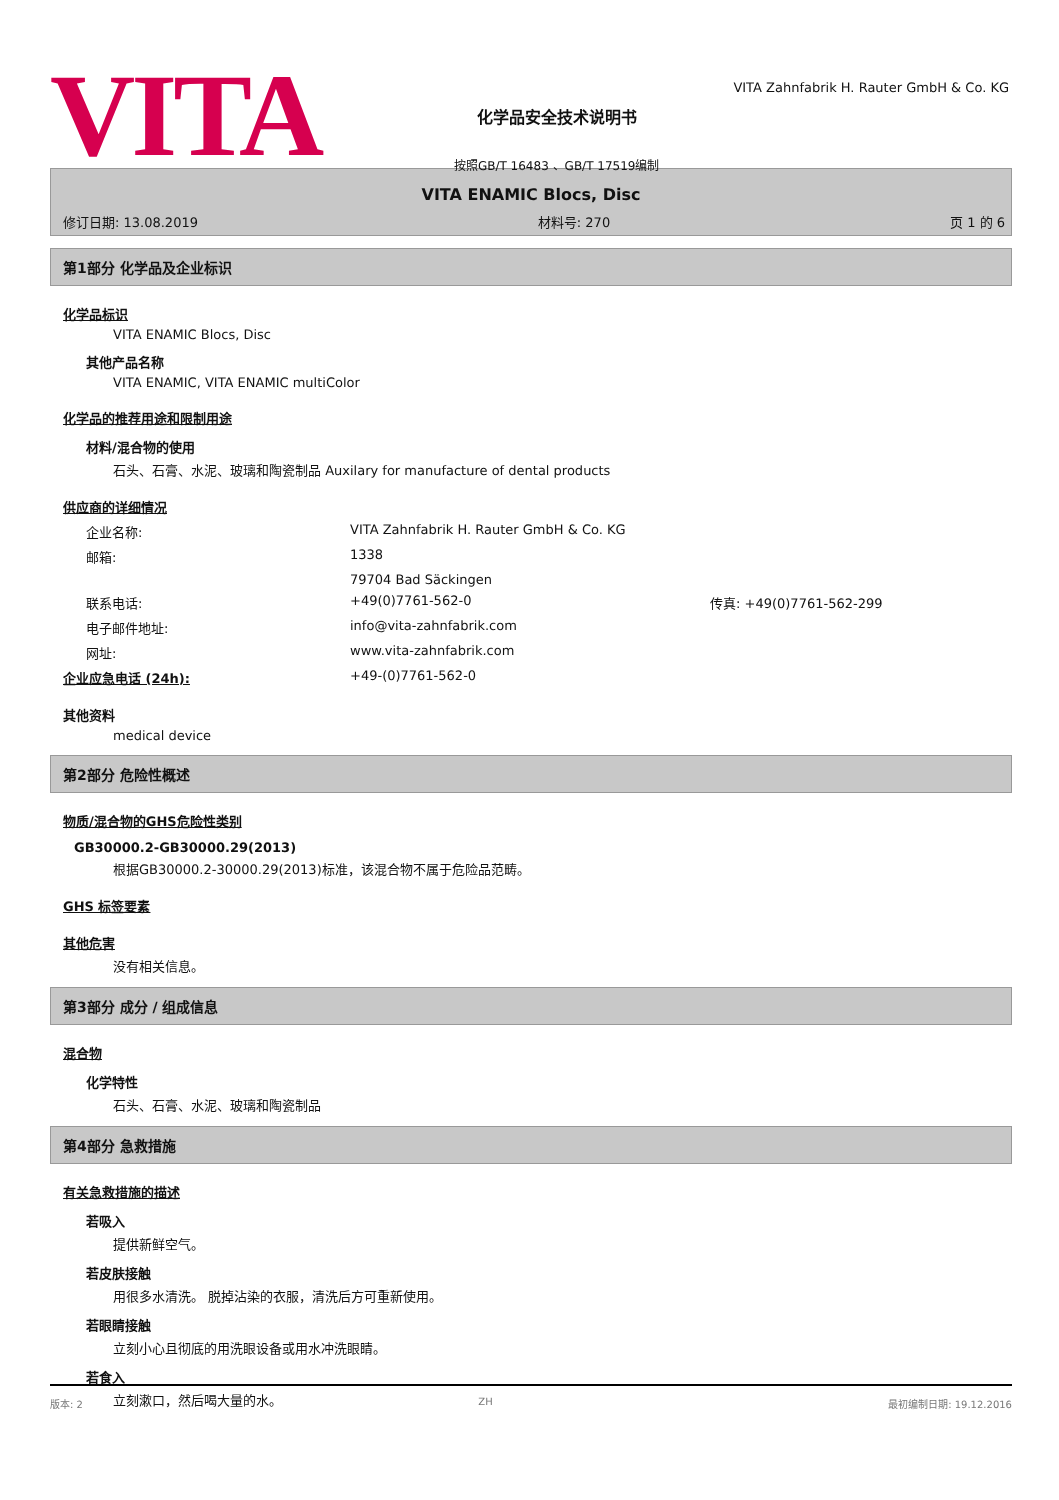VITA
化学品安全技术说明书
按照GB/T 16483 、GB/T 17519编制
VITA Zahnfabrik H. Rauter GmbH & Co. KG
VITA ENAMIC Blocs, Disc
修订日期: 13.08.2019 材料号: 270 页 1 的 6
第1部分 化学品及企业标识
化学品标识
VITA ENAMIC Blocs, Disc
其他产品名称
VITA ENAMIC, VITA ENAMIC multiColor
化学品的推荐用途和限制用途
材料/混合物的使用
石头、石膏、水泥、玻璃和陶瓷制品 Auxilary for manufacture of dental products
供应商的详细情况
企业名称: VITA Zahnfabrik H. Rauter GmbH & Co. KG
邮箱: 1338
79704 Bad Säckingen
联系电话: +49(0)7761-562-0 传真: +49(0)7761-562-299
电子邮件地址: info@vita-zahnfabrik.com
网址: www.vita-zahnfabrik.com
企业应急电话 (24h): +49-(0)7761-562-0
其他资料
medical device
第2部分 危险性概述
物质/混合物的GHS危险性类别
GB30000.2-GB30000.29(2013)
根据GB30000.2-30000.29(2013)标准，该混合物不属于危险品范畴。
GHS 标签要素
其他危害
没有相关信息。
第3部分 成分 / 组成信息
混合物
化学特性
石头、石膏、水泥、玻璃和陶瓷制品
第4部分 急救措施
有关急救措施的描述
若吸入
提供新鲜空气。
若皮肤接触
用很多水清洗。 脱掉沾染的衣服，清洗后方可重新使用。
若眼睛接触
立刻小心且彻底的用洗眼设备或用水冲洗眼睛。
若食入
立刻漱口，然后喝大量的水。
版本: 2 ZH 最初编制日期: 19.12.2016